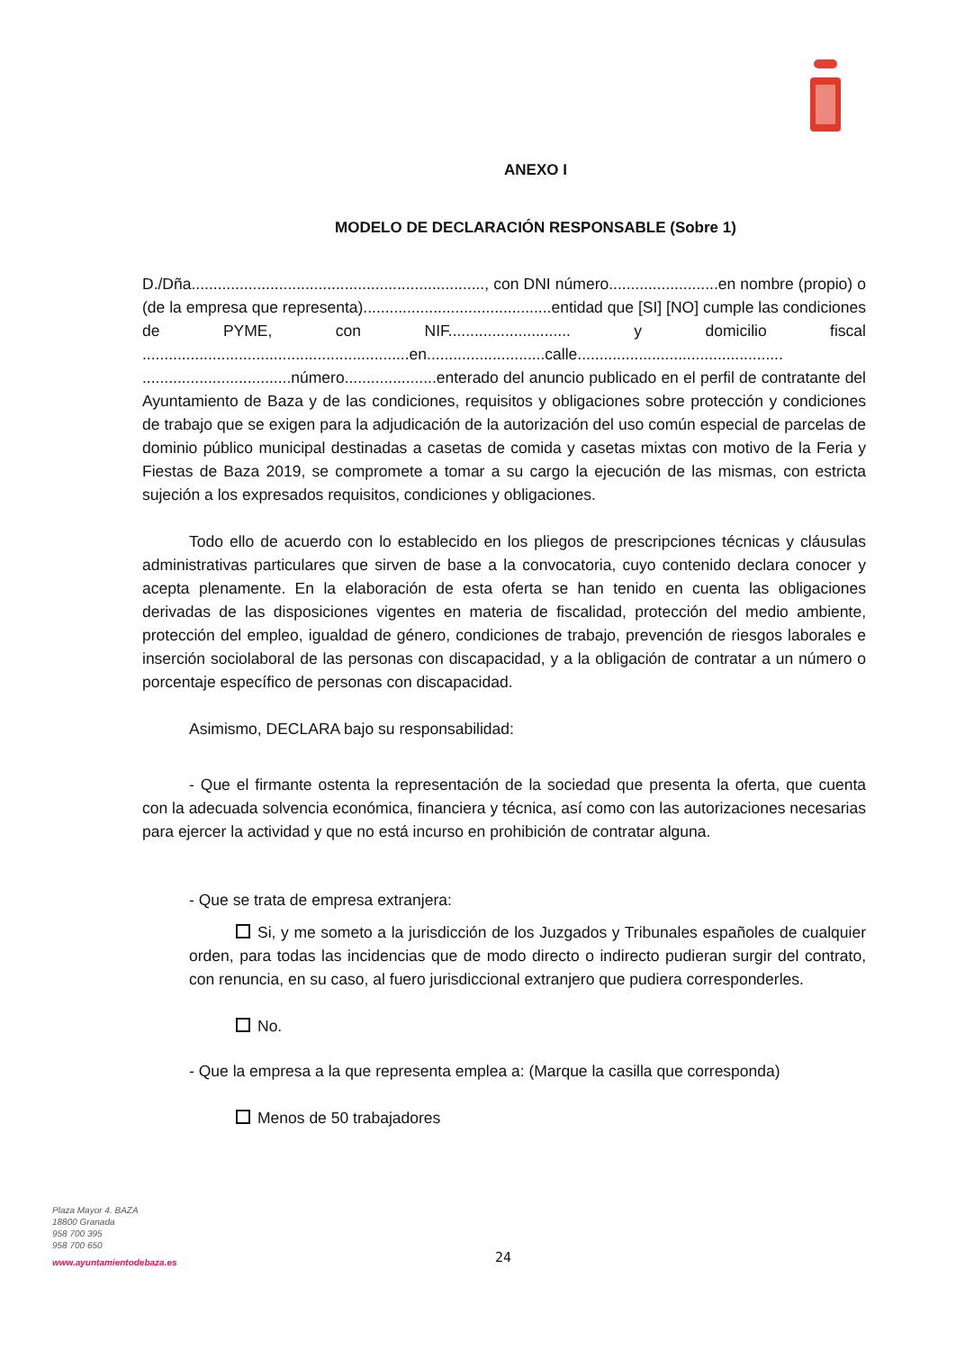ANEXO I
MODELO DE DECLARACIÓN RESPONSABLE (Sobre 1)
D./Dña..................................................................., con DNI número.........................en nombre (propio) o (de la empresa que representa)...........................................entidad que [SI] [NO] cumple las condiciones de PYME, con NIF............................ y domicilio fiscal .............................................................en...........................calle............................................... ..................................número.....................enterado del anuncio publicado en el perfil de contratante del Ayuntamiento de Baza y de las condiciones, requisitos y obligaciones sobre protección y condiciones de trabajo que se exigen para la adjudicación de la autorización del uso común especial de parcelas de dominio público municipal destinadas a casetas de comida y casetas mixtas con motivo de la Feria y Fiestas de Baza 2019, se compromete a tomar a su cargo la ejecución de las mismas, con estricta sujeción a los expresados requisitos, condiciones y obligaciones.
Todo ello de acuerdo con lo establecido en los pliegos de prescripciones técnicas y cláusulas administrativas particulares que sirven de base a la convocatoria, cuyo contenido declara conocer y acepta plenamente. En la elaboración de esta oferta se han tenido en cuenta las obligaciones derivadas de las disposiciones vigentes en materia de fiscalidad, protección del medio ambiente, protección del empleo, igualdad de género, condiciones de trabajo, prevención de riesgos laborales e inserción sociolaboral de las personas con discapacidad, y a la obligación de contratar a un número o porcentaje específico de personas con discapacidad.
Asimismo, DECLARA bajo su responsabilidad:
- Que el firmante ostenta la representación de la sociedad que presenta la oferta, que cuenta con la adecuada solvencia económica, financiera y técnica, así como con las autorizaciones necesarias para ejercer la actividad y que no está incurso en prohibición de contratar alguna.
- Que se trata de empresa extranjera:
Si, y me someto a la jurisdicción de los Juzgados y Tribunales españoles de cualquier orden, para todas las incidencias que de modo directo o indirecto pudieran surgir del contrato, con renuncia, en su caso, al fuero jurisdiccional extranjero que pudiera corresponderles.
No.
- Que la empresa a la que representa emplea a: (Marque la casilla que corresponda)
Menos de 50 trabajadores
Plaza Mayor 4. BAZA
18800 Granada
958 700 395
958 700 650
www.ayuntamientodebaza.es
24